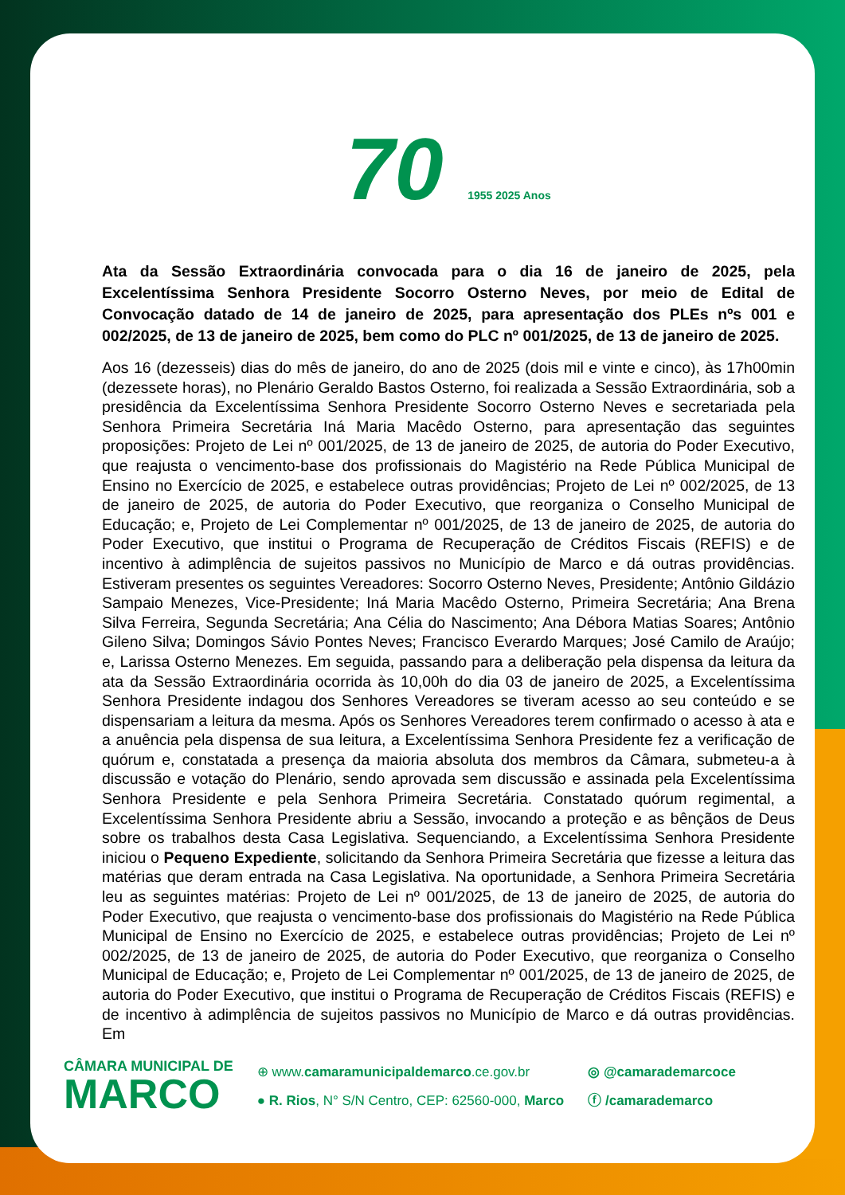70 1955 2025 Anos
Ata da Sessão Extraordinária convocada para o dia 16 de janeiro de 2025, pela Excelentíssima Senhora Presidente Socorro Osterno Neves, por meio de Edital de Convocação datado de 14 de janeiro de 2025, para apresentação dos PLEs nºs 001 e 002/2025, de 13 de janeiro de 2025, bem como do PLC nº 001/2025, de 13 de janeiro de 2025.
Aos 16 (dezesseis) dias do mês de janeiro, do ano de 2025 (dois mil e vinte e cinco), às 17h00min (dezessete horas), no Plenário Geraldo Bastos Osterno, foi realizada a Sessão Extraordinária, sob a presidência da Excelentíssima Senhora Presidente Socorro Osterno Neves e secretariada pela Senhora Primeira Secretária Iná Maria Macêdo Osterno, para apresentação das seguintes proposições: Projeto de Lei nº 001/2025, de 13 de janeiro de 2025, de autoria do Poder Executivo, que reajusta o vencimento-base dos profissionais do Magistério na Rede Pública Municipal de Ensino no Exercício de 2025, e estabelece outras providências; Projeto de Lei nº 002/2025, de 13 de janeiro de 2025, de autoria do Poder Executivo, que reorganiza o Conselho Municipal de Educação; e, Projeto de Lei Complementar nº 001/2025, de 13 de janeiro de 2025, de autoria do Poder Executivo, que institui o Programa de Recuperação de Créditos Fiscais (REFIS) e de incentivo à adimplência de sujeitos passivos no Município de Marco e dá outras providências. Estiveram presentes os seguintes Vereadores: Socorro Osterno Neves, Presidente; Antônio Gildázio Sampaio Menezes, Vice-Presidente; Iná Maria Macêdo Osterno, Primeira Secretária; Ana Brena Silva Ferreira, Segunda Secretária; Ana Célia do Nascimento; Ana Débora Matias Soares; Antônio Gileno Silva; Domingos Sávio Pontes Neves; Francisco Everardo Marques; José Camilo de Araújo; e, Larissa Osterno Menezes. Em seguida, passando para a deliberação pela dispensa da leitura da ata da Sessão Extraordinária ocorrida às 10,00h do dia 03 de janeiro de 2025, a Excelentíssima Senhora Presidente indagou dos Senhores Vereadores se tiveram acesso ao seu conteúdo e se dispensariam a leitura da mesma. Após os Senhores Vereadores terem confirmado o acesso à ata e a anuência pela dispensa de sua leitura, a Excelentíssima Senhora Presidente fez a verificação de quórum e, constatada a presença da maioria absoluta dos membros da Câmara, submeteu-a à discussão e votação do Plenário, sendo aprovada sem discussão e assinada pela Excelentíssima Senhora Presidente e pela Senhora Primeira Secretária. Constatado quórum regimental, a Excelentíssima Senhora Presidente abriu a Sessão, invocando a proteção e as bênçãos de Deus sobre os trabalhos desta Casa Legislativa. Sequenciando, a Excelentíssima Senhora Presidente iniciou o Pequeno Expediente, solicitando da Senhora Primeira Secretária que fizesse a leitura das matérias que deram entrada na Casa Legislativa. Na oportunidade, a Senhora Primeira Secretária leu as seguintes matérias: Projeto de Lei nº 001/2025, de 13 de janeiro de 2025, de autoria do Poder Executivo, que reajusta o vencimento-base dos profissionais do Magistério na Rede Pública Municipal de Ensino no Exercício de 2025, e estabelece outras providências; Projeto de Lei nº 002/2025, de 13 de janeiro de 2025, de autoria do Poder Executivo, que reorganiza o Conselho Municipal de Educação; e, Projeto de Lei Complementar nº 001/2025, de 13 de janeiro de 2025, de autoria do Poder Executivo, que institui o Programa de Recuperação de Créditos Fiscais (REFIS) e de incentivo à adimplência de sujeitos passivos no Município de Marco e dá outras providências. Em
CÂMARA MUNICIPAL DE
MARCO
⊕ www.camaramunicipaldemarco.ce.gov.br
● R. Rios, N° S/N Centro, CEP: 62560-000, Marco
◎ @camarademarcoce
ⓕ /camarademarco